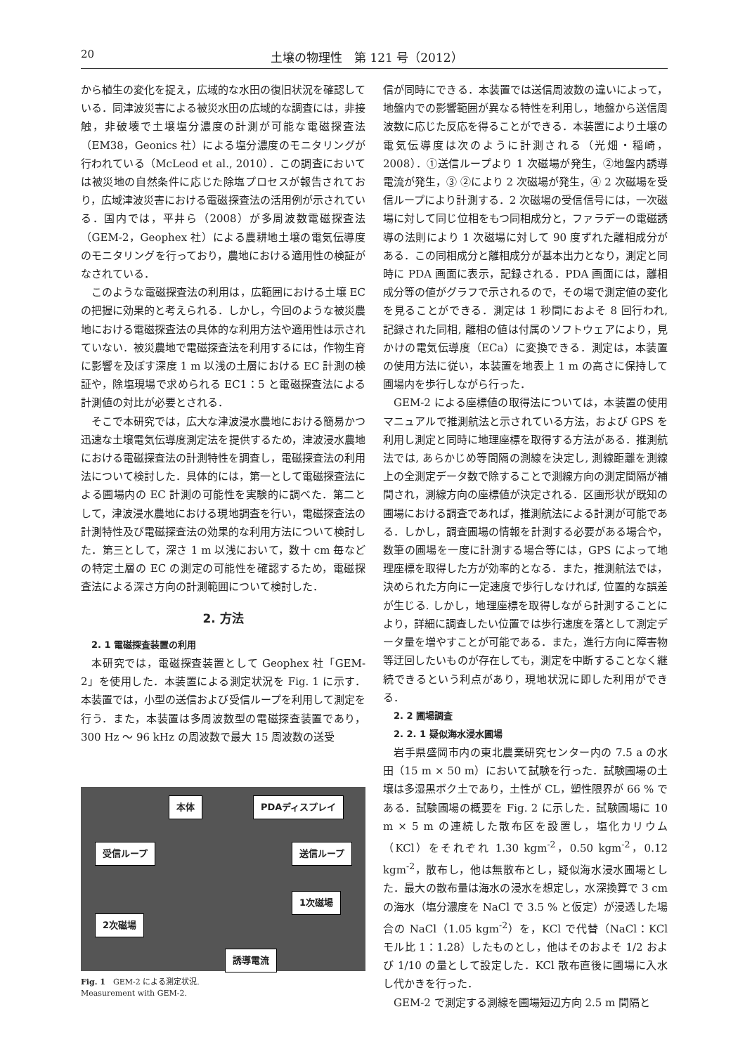20 土壌の物理性　第 121 号（2012）
から植生の変化を捉え，広域的な水田の復旧状況を確認している．同津波災害による被災水田の広域的な調査には，非接触，非破壊で土壌塩分濃度の計測が可能な電磁探査法（EM38，Geonics 社）による塩分濃度のモニタリングが行われている（McLeod et al., 2010）．この調査においては被災地の自然条件に応じた除塩プロセスが報告されており，広域津波災害における電磁探査法の活用例が示されている．国内では，平井ら（2008）が多周波数電磁探査法（GEM-2，Geophex 社）による農耕地土壌の電気伝導度のモニタリングを行っており，農地における適用性の検証がなされている．
このような電磁探査法の利用は，広範囲における土壌 EC の把握に効果的と考えられる．しかし，今回のような被災農地における電磁探査法の具体的な利用方法や適用性は示されていない．被災農地で電磁探査法を利用するには，作物生育に影響を及ぼす深度 1 m 以浅の土層における EC 計測の検証や，除塩現場で求められる EC1：5 と電磁探査法による計測値の対比が必要とされる．
そこで本研究では，広大な津波浸水農地における簡易かつ迅速な土壌電気伝導度測定法を提供するため，津波浸水農地における電磁探査法の計測特性を調査し，電磁探査法の利用法について検討した．具体的には，第一として電磁探査法による圃場内の EC 計測の可能性を実験的に調べた．第二として，津波浸水農地における現地調査を行い，電磁探査法の計測特性及び電磁探査法の効果的な利用方法について検討した．第三として，深さ 1 m 以浅において，数十 cm 毎などの特定土層の EC の測定の可能性を確認するため，電磁探査法による深さ方向の計測範囲について検討した．
2. 方法
2. 1 電磁探査装置の利用
本研究では，電磁探査装置として Geophex 社「GEM-2」を使用した．本装置による測定状況を Fig. 1 に示す．本装置では，小型の送信および受信ループを利用して測定を行う．また，本装置は多周波数型の電磁探査装置であり，300 Hz ～ 96 kHz の周波数で最大 15 周波数の送受
本体 PDAディスプレイ
受信ループ 送信ループ
1次磁場
2次磁場
誘導電流
Fig. 1　GEM-2 による測定状況.
Measurement with GEM-2.
信が同時にできる．本装置では送信周波数の違いによって，地盤内での影響範囲が異なる特性を利用し，地盤から送信周波数に応じた反応を得ることができる．本装置により土壌の電気伝導度は次のように計測される（光畑・稲崎，2008）．①送信ループより 1 次磁場が発生，②地盤内誘導電流が発生，③ ②により 2 次磁場が発生，④ 2 次磁場を受信ループにより計測する．2 次磁場の受信信号には，一次磁場に対して同じ位相をもつ同相成分と，ファラデーの電磁誘導の法則により 1 次磁場に対して 90 度ずれた離相成分がある．この同相成分と離相成分が基本出力となり，測定と同時に PDA 画面に表示，記録される．PDA 画面には，離相成分等の値がグラフで示されるので，その場で測定値の変化を見ることができる．測定は 1 秒間におよそ 8 回行われ, 記録された同相, 離相の値は付属のソフトウェアにより，見かけの電気伝導度（ECa）に変換できる．測定は，本装置の使用方法に従い，本装置を地表上 1 m の高さに保持して圃場内を歩行しながら行った．
GEM-2 による座標値の取得法については，本装置の使用マニュアルで推測航法と示されている方法，および GPS を利用し測定と同時に地理座標を取得する方法がある．推測航法では, あらかじめ等間隔の測線を決定し, 測線距離を測線上の全測定データ数で除することで測線方向の測定間隔が補間され，測線方向の座標値が決定される．区画形状が既知の圃場における調査であれば，推測航法による計測が可能である．しかし，調査圃場の情報を計測する必要がある場合や，数筆の圃場を一度に計測する場合等には，GPS によって地理座標を取得した方が効率的となる．また，推測航法では，決められた方向に一定速度で歩行しなければ, 位置的な誤差が生じる. しかし，地理座標を取得しながら計測することにより，詳細に調査したい位置では歩行速度を落として測定データ量を増やすことが可能である．また，進行方向に障害物等迂回したいものが存在しても，測定を中断することなく継続できるという利点があり，現地状況に即した利用ができる．
2. 2 圃場調査
2. 2. 1 疑似海水浸水圃場
岩手県盛岡市内の東北農業研究センター内の 7.5 a の水田（15 m × 50 m）において試験を行った．試験圃場の土壌は多湿黒ボク土であり，土性が CL，塑性限界が 66 % である．試験圃場の概要を Fig. 2 に示した．試験圃場に 10 m × 5 m の連続した散布区を設置し，塩化カリウム（KCl）をそれぞれ 1.30 kgm<sup>-2</sup>，0.50 kgm<sup>-2</sup>，0.12 kgm<sup>-2</sup>，散布し，他は無散布とし，疑似海水浸水圃場とした．最大の散布量は海水の浸水を想定し，水深換算で 3 cm の海水（塩分濃度を NaCl で 3.5 % と仮定）が浸透した場合の NaCl（1.05 kgm<sup>-2</sup>）を，KCl で代替（NaCl：KCl モル比 1：1.28）したものとし，他はそのおよそ 1/2 および 1/10 の量として設定した．KCl 散布直後に圃場に入水し代かきを行った．
GEM-2 で測定する測線を圃場短辺方向 2.5 m 間隔と